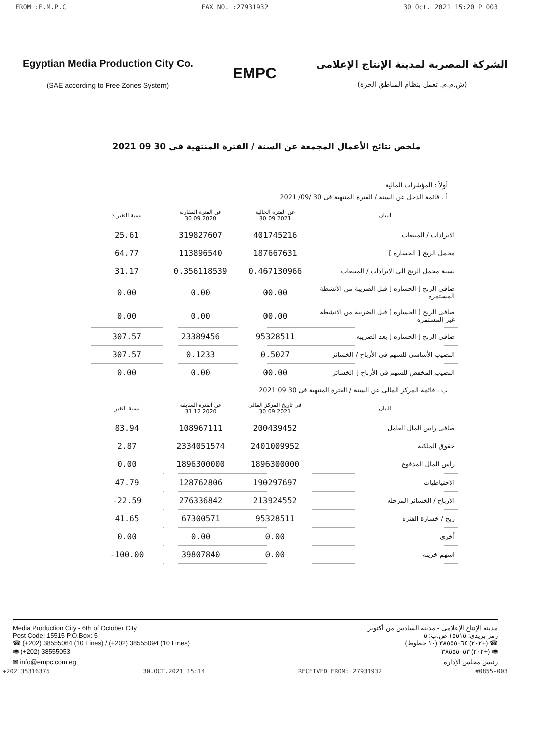FROM :E.M.P.C FAX NO. :27931932 30 Oct. 2021 15:20 P 003
Egyptian Media Production City Co.
(SAE according to Free Zones System)
EMPC
الشركة المصرية لمدينة الإنتاج الإعلامى
(ش.م.م. تعمل بنظام المناطق الحرة)
ملخص نتائج الأعمال المجمعة عن السنة / الفترة المنتهية فى 30 09 2021
أولاً : المؤشرات المالية
أ . قائمة الدخل عن السنة / الفترة المنتهية فى 30 /09/ 2021
| البيان | عن الفترة الحالية 2021 09 30 | عن الفترة المقارنة 2020 09 30 | نسبة التغير ٪ |
| --- | --- | --- | --- |
| الايرادات / المبيعات | 401745216 | 319827607 | 25.61 |
| مجمل الربح [ الخساره ] | 187667631 | 113896540 | 64.77 |
| نسبة مجمل الربح الى الايرادات / المبيعات | 0.467130966 | 0.356118539 | 31.17 |
| صافى الربح [ الخساره ] قبل الضريبة من الانشطة المستمره | 00.00 | 0.00 | 0.00 |
| صافى الربح [ الخساره ] قبل الضريبة من الانشطة غير المستمره | 00.00 | 0.00 | 0.00 |
| صافى الربح [ الخساره ] بعد الضريبه | 95328511 | 23389456 | 307.57 |
| النصيب الأساسى للسهم فى الأرباح / الخسائر | 0.5027 | 0.1233 | 307.57 |
| النصيب المخفض للسهم فى الأرباح [ الخسائر | 00.00 | 0.00 | 0.00 |
ب . قائمة المركز المالى عن السنة / الفترة المنتهية فى 30 09 2021
| البيان | فى تاريخ المركز المالى 2021 09 30 | عن الفترة السابقة 2020 12 31 | نسبة التغير |
| --- | --- | --- | --- |
| صافى راس المال العامل | 200439452 | 108967111 | 83.94 |
| حقوق الملكية | 2401009952 | 2334051574 | 2.87 |
| راس المال المدفوع | 1896300000 | 1896300000 | 0.00 |
| الاحتياطيات | 190297697 | 128762806 | 47.79 |
| الارباح / الخسائر المرحله | 213924552 | 276336842 | 22.59- |
| ربح / خسارة الفتره | 95328511 | 67300571 | 41.65 |
| أخرى | 0.00 | 0.00 | 0.00 |
| اسهم خزينه | 0.00 | 39807840 | 100.00- |
Media Production City - 6th of October City
Post Code: 15515 P.O.Box: 5
☎ (+202) 38555064 (10 Lines) / (+202) 38555094 (10 Lines)
🖷 (+202) 38555053
✉ info@empc.com.eg
مدينة الإنتاج الإعلامى - مدينة السادس من أكتوبر
رمز بريدى: ١٥٥١٥ ص.ب: ٥
☎ (+٢٠٢) ٣٨٥٥٥٠٦٤ (١٠ خطوط)
🖷 (+٢٠٢) ٣٨٥٥٥٠٥٣
رئيس مجلس الإدارة
+202 35316375 30.OCT.2021 15:14 RECEIVED FROM: 27931932 #0855-003